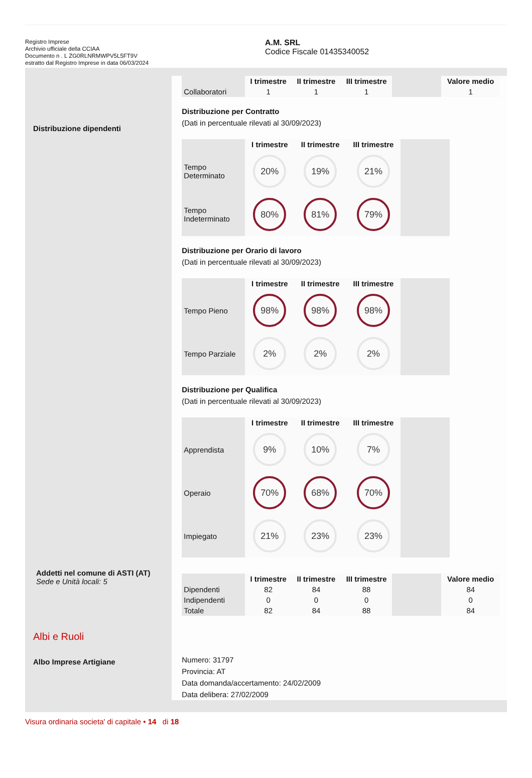Registro Imprese
Archivio ufficiale della CCIAA
Documento n . L ZG0RLNRMWPV5L5FT9V
estratto dal Registro Imprese in data 06/03/2024
A.M. SRL
Codice Fiscale 01435340052
Distribuzione dipendenti
Addetti nel comune di ASTI (AT)
Sede e Unità locali: 5
Albi e Ruoli
Albo Imprese Artigiane
| | I trimestre | II trimestre | III trimestre | | Valore medio |
| --- | --- | --- | --- | --- | --- |
| Collaboratori | 1 | 1 | 1 | | 1 |
Distribuzione per Contratto
(Dati in percentuale rilevati al 30/09/2023)
| | I trimestre | II trimestre | III trimestre | |
| --- | --- | --- | --- | --- |
| Tempo Determinato | 20% | 19% | 21% | |
| Tempo Indeterminato | 80% | 81% | 79% | |
Distribuzione per Orario di lavoro
(Dati in percentuale rilevati al 30/09/2023)
| | I trimestre | II trimestre | III trimestre | |
| --- | --- | --- | --- | --- |
| Tempo Pieno | 98% | 98% | 98% | |
| Tempo Parziale | 2% | 2% | 2% | |
Distribuzione per Qualifica
(Dati in percentuale rilevati al 30/09/2023)
| | I trimestre | II trimestre | III trimestre | |
| --- | --- | --- | --- | --- |
| Apprendista | 9% | 10% | 7% | |
| Operaio | 70% | 68% | 70% | |
| Impiegato | 21% | 23% | 23% | |
| | I trimestre | II trimestre | III trimestre | | Valore medio |
| --- | --- | --- | --- | --- | --- |
| Dipendenti | 82 | 84 | 88 | | 84 |
| Indipendenti | 0 | 0 | 0 | | 0 |
| Totale | 82 | 84 | 88 | | 84 |
Numero: 31797
Provincia: AT
Data domanda/accertamento: 24/02/2009
Data delibera: 27/02/2009
Visura ordinaria societa' di capitale • 14 di 18